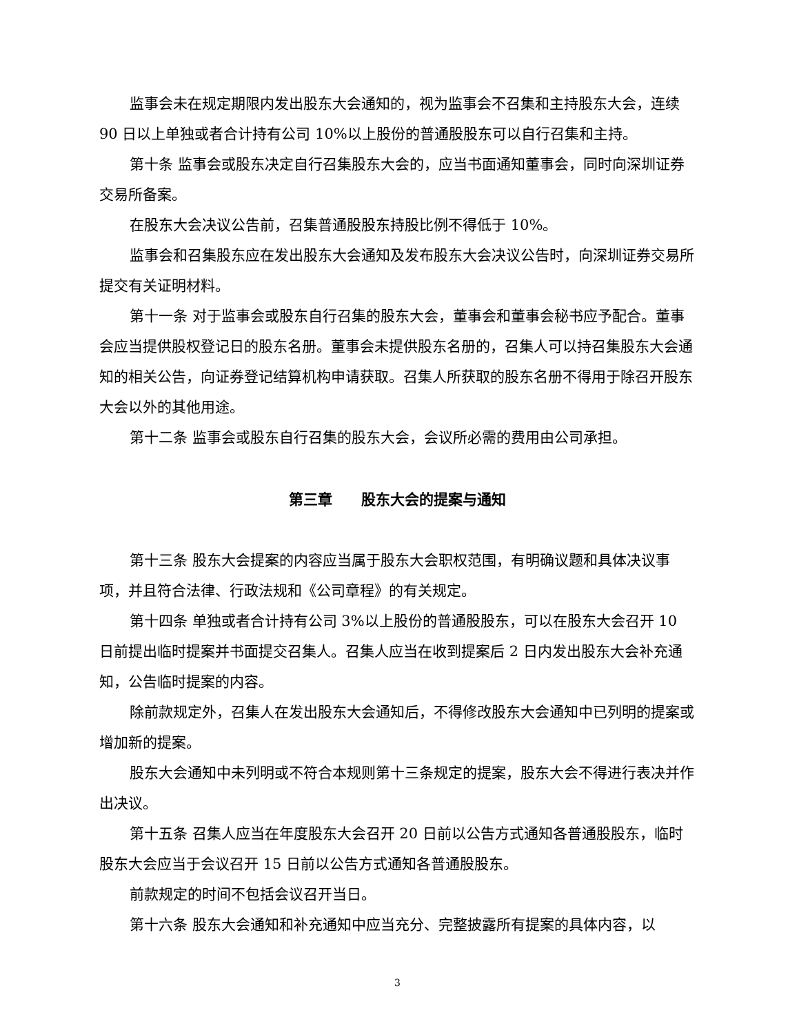监事会未在规定期限内发出股东大会通知的，视为监事会不召集和主持股东大会，连续 90 日以上单独或者合计持有公司 10%以上股份的普通股股东可以自行召集和主持。
第十条 监事会或股东决定自行召集股东大会的，应当书面通知董事会，同时向深圳证券交易所备案。
在股东大会决议公告前，召集普通股股东持股比例不得低于 10%。
监事会和召集股东应在发出股东大会通知及发布股东大会决议公告时，向深圳证券交易所提交有关证明材料。
第十一条 对于监事会或股东自行召集的股东大会，董事会和董事会秘书应予配合。董事会应当提供股权登记日的股东名册。董事会未提供股东名册的，召集人可以持召集股东大会通知的相关公告，向证券登记结算机构申请获取。召集人所获取的股东名册不得用于除召开股东大会以外的其他用途。
第十二条 监事会或股东自行召集的股东大会，会议所必需的费用由公司承担。
第三章　　股东大会的提案与通知
第十三条 股东大会提案的内容应当属于股东大会职权范围，有明确议题和具体决议事项，并且符合法律、行政法规和《公司章程》的有关规定。
第十四条 单独或者合计持有公司 3%以上股份的普通股股东，可以在股东大会召开 10 日前提出临时提案并书面提交召集人。召集人应当在收到提案后 2 日内发出股东大会补充通知，公告临时提案的内容。
除前款规定外，召集人在发出股东大会通知后，不得修改股东大会通知中已列明的提案或增加新的提案。
股东大会通知中未列明或不符合本规则第十三条规定的提案，股东大会不得进行表决并作出决议。
第十五条 召集人应当在年度股东大会召开 20 日前以公告方式通知各普通股股东，临时股东大会应当于会议召开 15 日前以公告方式通知各普通股股东。
前款规定的时间不包括会议召开当日。
第十六条 股东大会通知和补充通知中应当充分、完整披露所有提案的具体内容，以
3